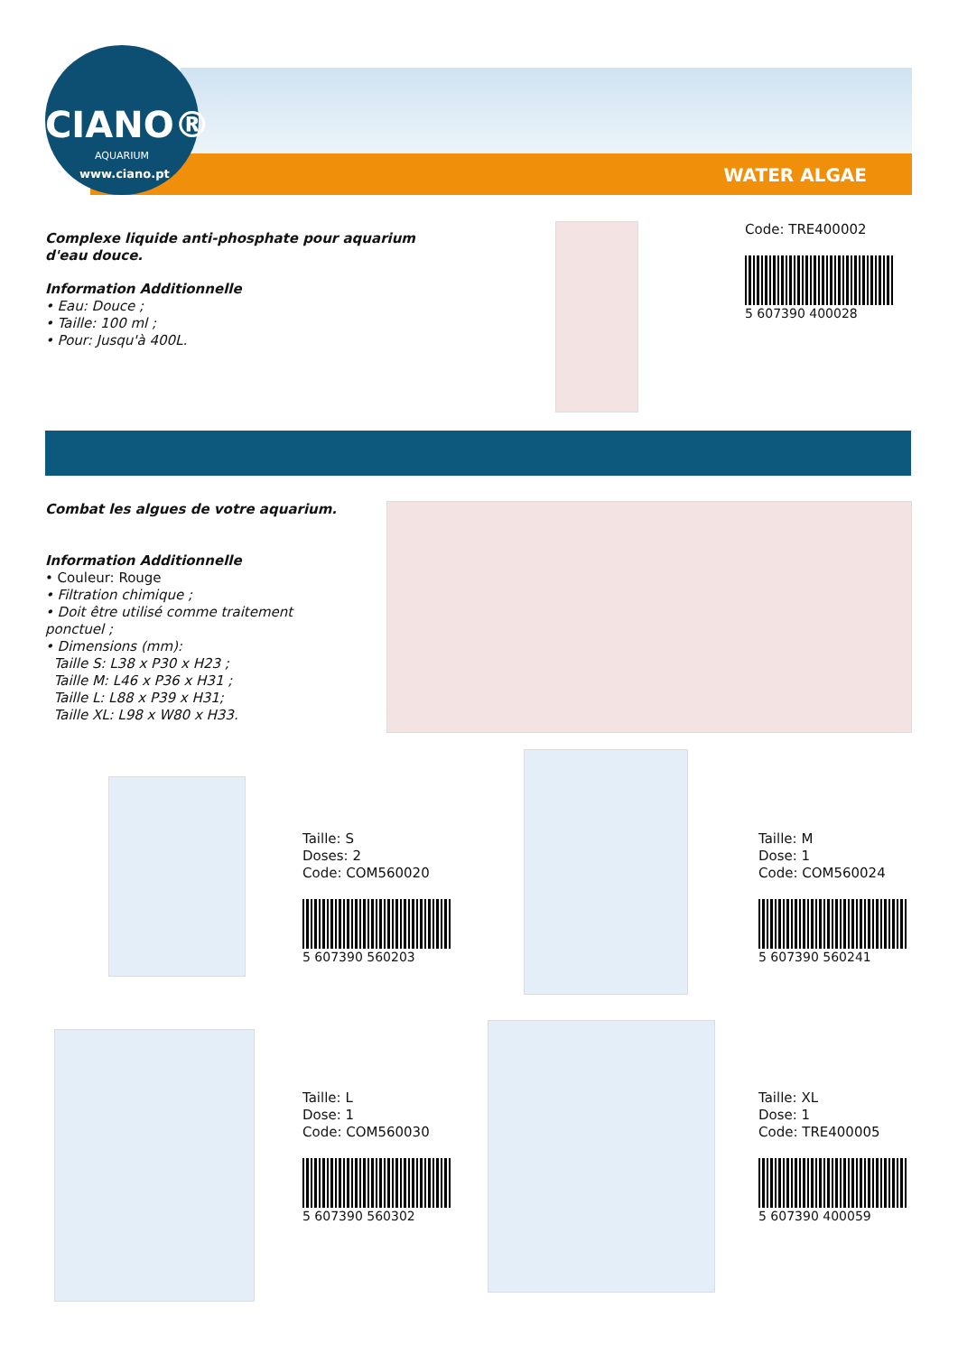CIANO®
AQUARIUM
www.ciano.pt WATER ALGAE
Complexe liquide anti-phosphate pour aquarium d'eau douce.
Information Additionnelle
• Eau: Douce ;
• Taille: 100 ml ;
• Pour: Jusqu'à 400L.
Code: TRE400002
5 607390 400028
Combat les algues de votre aquarium.
Information Additionnelle
• Couleur: Rouge
• Filtration chimique ;
• Doit être utilisé comme traitement ponctuel ;
• Dimensions (mm):
Taille S: L38 x P30 x H23 ;
Taille M: L46 x P36 x H31 ;
Taille L: L88 x P39 x H31;
Taille XL: L98 x W80 x H33.
Taille: S
Doses: 2
Code: COM560020
5 607390 560203
Taille: M
Dose: 1
Code: COM560024
5 607390 560241
Taille: L
Dose: 1
Code: COM560030
5 607390 560302
Taille: XL
Dose: 1
Code: TRE400005
5 607390 400059